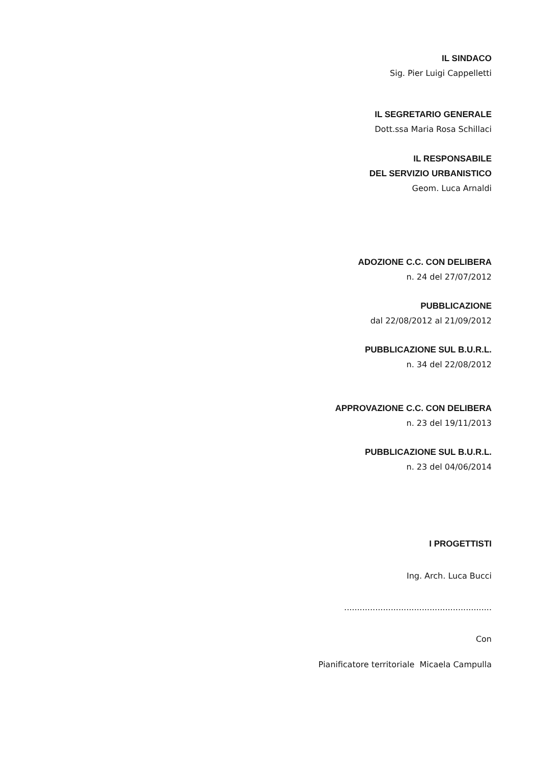IL SINDACO
Sig. Pier Luigi Cappelletti
IL SEGRETARIO GENERALE
Dott.ssa Maria Rosa Schillaci
IL RESPONSABILE
DEL SERVIZIO URBANISTICO
Geom. Luca Arnaldi
ADOZIONE C.C. CON DELIBERA
n. 24 del 27/07/2012
PUBBLICAZIONE
dal 22/08/2012 al 21/09/2012
PUBBLICAZIONE SUL B.U.R.L.
n. 34 del 22/08/2012
APPROVAZIONE C.C. CON DELIBERA
n. 23 del 19/11/2013
PUBBLICAZIONE SUL B.U.R.L.
n. 23 del 04/06/2014
I PROGETTISTI
Ing. Arch. Luca Bucci
.........................................................
Con
Pianificatore territoriale Micaela Campulla